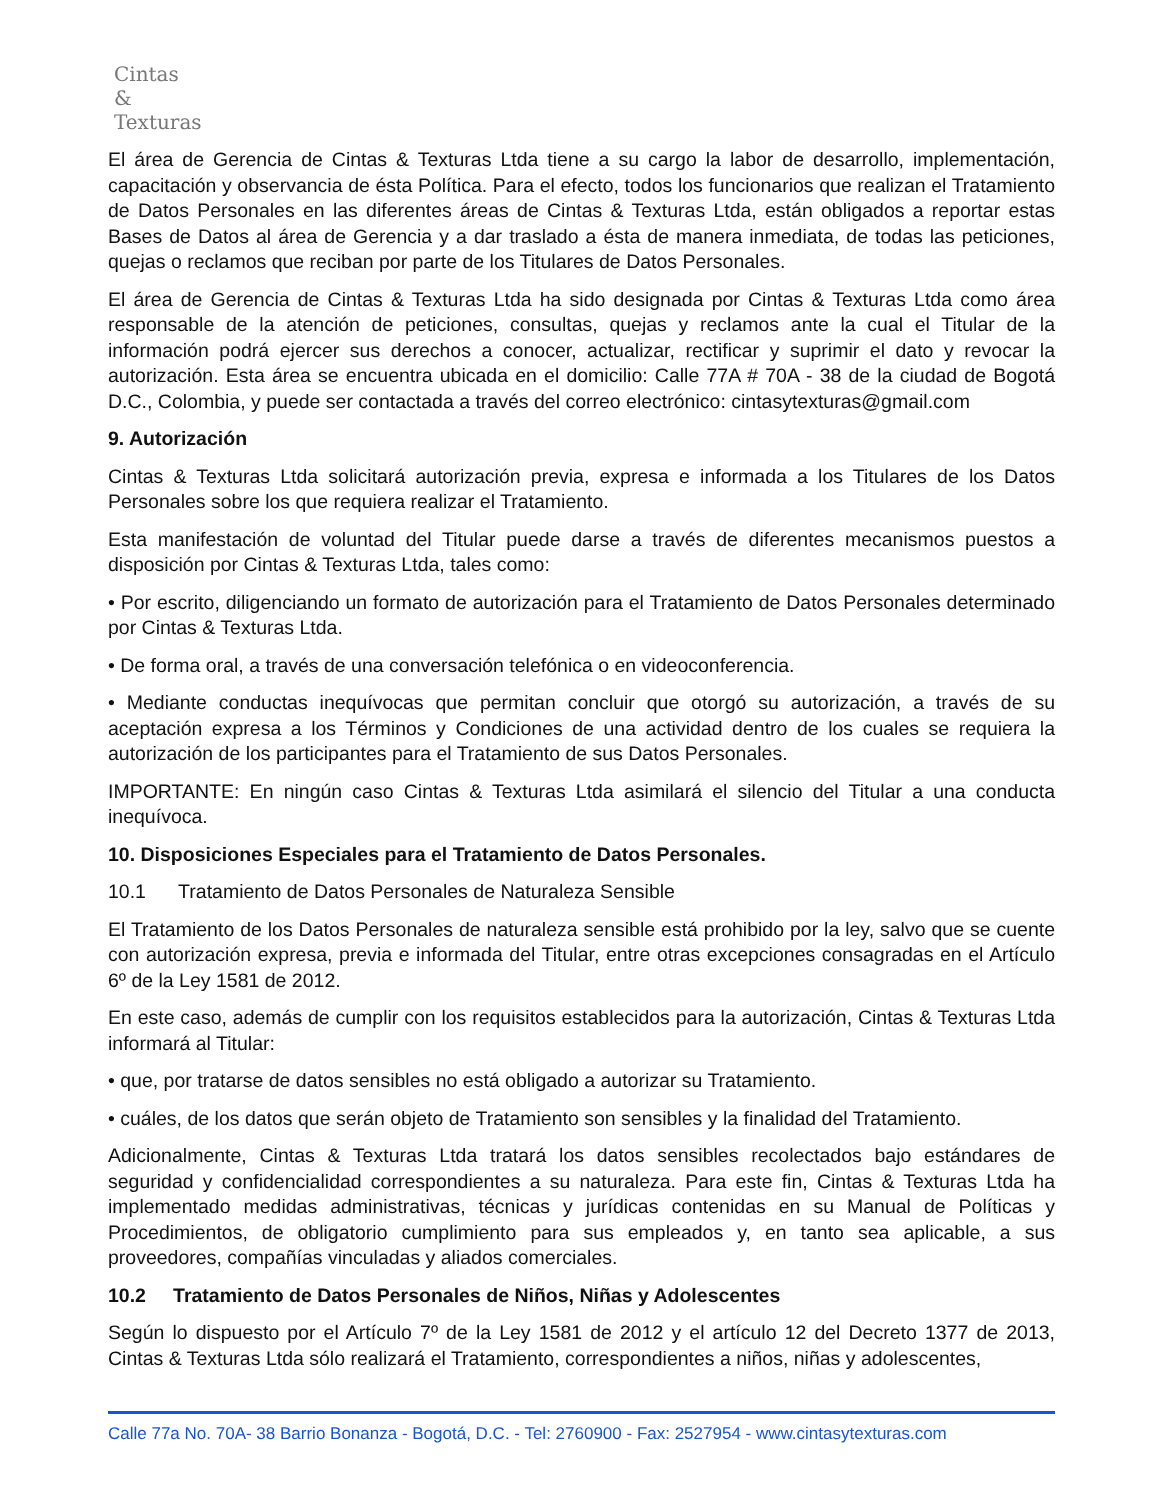Cintas
&
Texturas
El área de Gerencia de Cintas & Texturas Ltda tiene a su cargo la labor de desarrollo, implementación, capacitación y observancia de ésta Política. Para el efecto, todos los funcionarios que realizan el Tratamiento de Datos Personales en las diferentes áreas de Cintas & Texturas Ltda, están obligados a reportar estas Bases de Datos al área de Gerencia y a dar traslado a ésta de manera inmediata, de todas las peticiones, quejas o reclamos que reciban por parte de los Titulares de Datos Personales.
El área de Gerencia de Cintas & Texturas Ltda ha sido designada por Cintas & Texturas Ltda como área responsable de la atención de peticiones, consultas, quejas y reclamos ante la cual el Titular de la información podrá ejercer sus derechos a conocer, actualizar, rectificar y suprimir el dato y revocar la autorización. Esta área se encuentra ubicada en el domicilio: Calle 77A # 70A - 38 de la ciudad de Bogotá D.C., Colombia, y puede ser contactada a través del correo electrónico: cintasytexturas@gmail.com
9. Autorización
Cintas & Texturas Ltda solicitará autorización previa, expresa e informada a los Titulares de los Datos Personales sobre los que requiera realizar el Tratamiento.
Esta manifestación de voluntad del Titular puede darse a través de diferentes mecanismos puestos a disposición por Cintas & Texturas Ltda, tales como:
• Por escrito, diligenciando un formato de autorización para el Tratamiento de Datos Personales determinado por Cintas & Texturas Ltda.
• De forma oral, a través de una conversación telefónica o en videoconferencia.
• Mediante conductas inequívocas que permitan concluir que otorgó su autorización, a través de su aceptación expresa a los Términos y Condiciones de una actividad dentro de los cuales se requiera la autorización de los participantes para el Tratamiento de sus Datos Personales.
IMPORTANTE: En ningún caso Cintas & Texturas Ltda asimilará el silencio del Titular a una conducta inequívoca.
10. Disposiciones Especiales para el Tratamiento de Datos Personales.
10.1 Tratamiento de Datos Personales de Naturaleza Sensible
El Tratamiento de los Datos Personales de naturaleza sensible está prohibido por la ley, salvo que se cuente con autorización expresa, previa e informada del Titular, entre otras excepciones consagradas en el Artículo 6º de la Ley 1581 de 2012.
En este caso, además de cumplir con los requisitos establecidos para la autorización, Cintas & Texturas Ltda informará al Titular:
• que, por tratarse de datos sensibles no está obligado a autorizar su Tratamiento.
• cuáles, de los datos que serán objeto de Tratamiento son sensibles y la finalidad del Tratamiento.
Adicionalmente, Cintas & Texturas Ltda tratará los datos sensibles recolectados bajo estándares de seguridad y confidencialidad correspondientes a su naturaleza. Para este fin, Cintas & Texturas Ltda ha implementado medidas administrativas, técnicas y jurídicas contenidas en su Manual de Políticas y Procedimientos, de obligatorio cumplimiento para sus empleados y, en tanto sea aplicable, a sus proveedores, compañías vinculadas y aliados comerciales.
10.2 Tratamiento de Datos Personales de Niños, Niñas y Adolescentes
Según lo dispuesto por el Artículo 7º de la Ley 1581 de 2012 y el artículo 12 del Decreto 1377 de 2013, Cintas & Texturas Ltda sólo realizará el Tratamiento, correspondientes a niños, niñas y adolescentes,
Calle 77a No. 70A- 38 Barrio Bonanza - Bogotá, D.C. - Tel: 2760900 - Fax: 2527954 - www.cintasytexturas.com